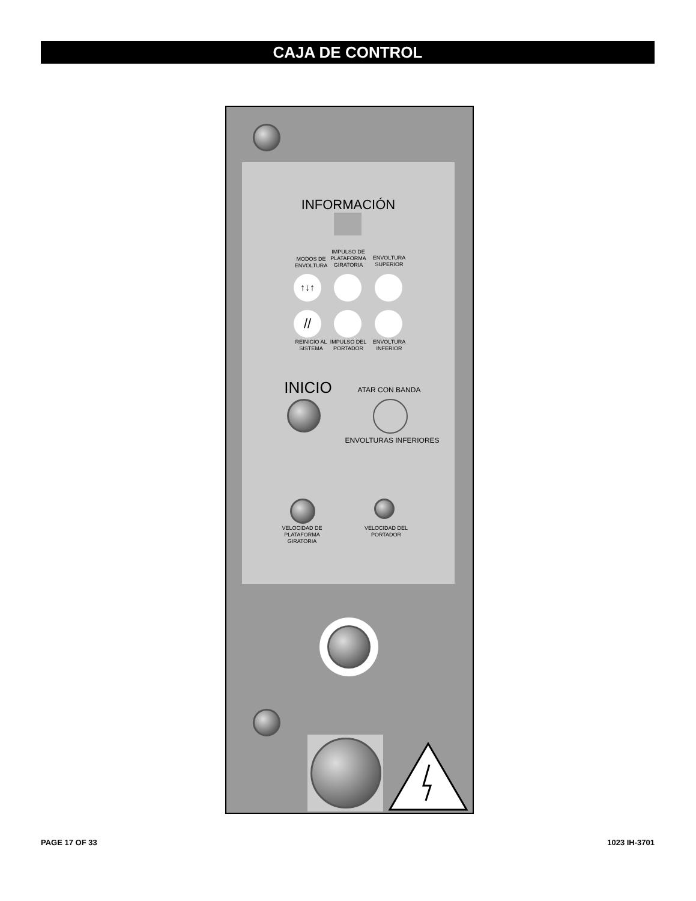CAJA DE CONTROL
INFORMACIÓN
MODOS DE ENVOLTURA
IMPULSO DE PLATAFORMA GIRATORIA
ENVOLTURA SUPERIOR
↑↓↑
//
REINICIO AL SISTEMA
IMPULSO DEL PORTADOR
ENVOLTURA INFERIOR
INICIO ATAR CON BANDA
ENVOLTURAS INFERIORES
VELOCIDAD DE PLATAFORMA GIRATORIA
VELOCIDAD DEL PORTADOR
PAGE 17 OF 33 1023 IH-3701